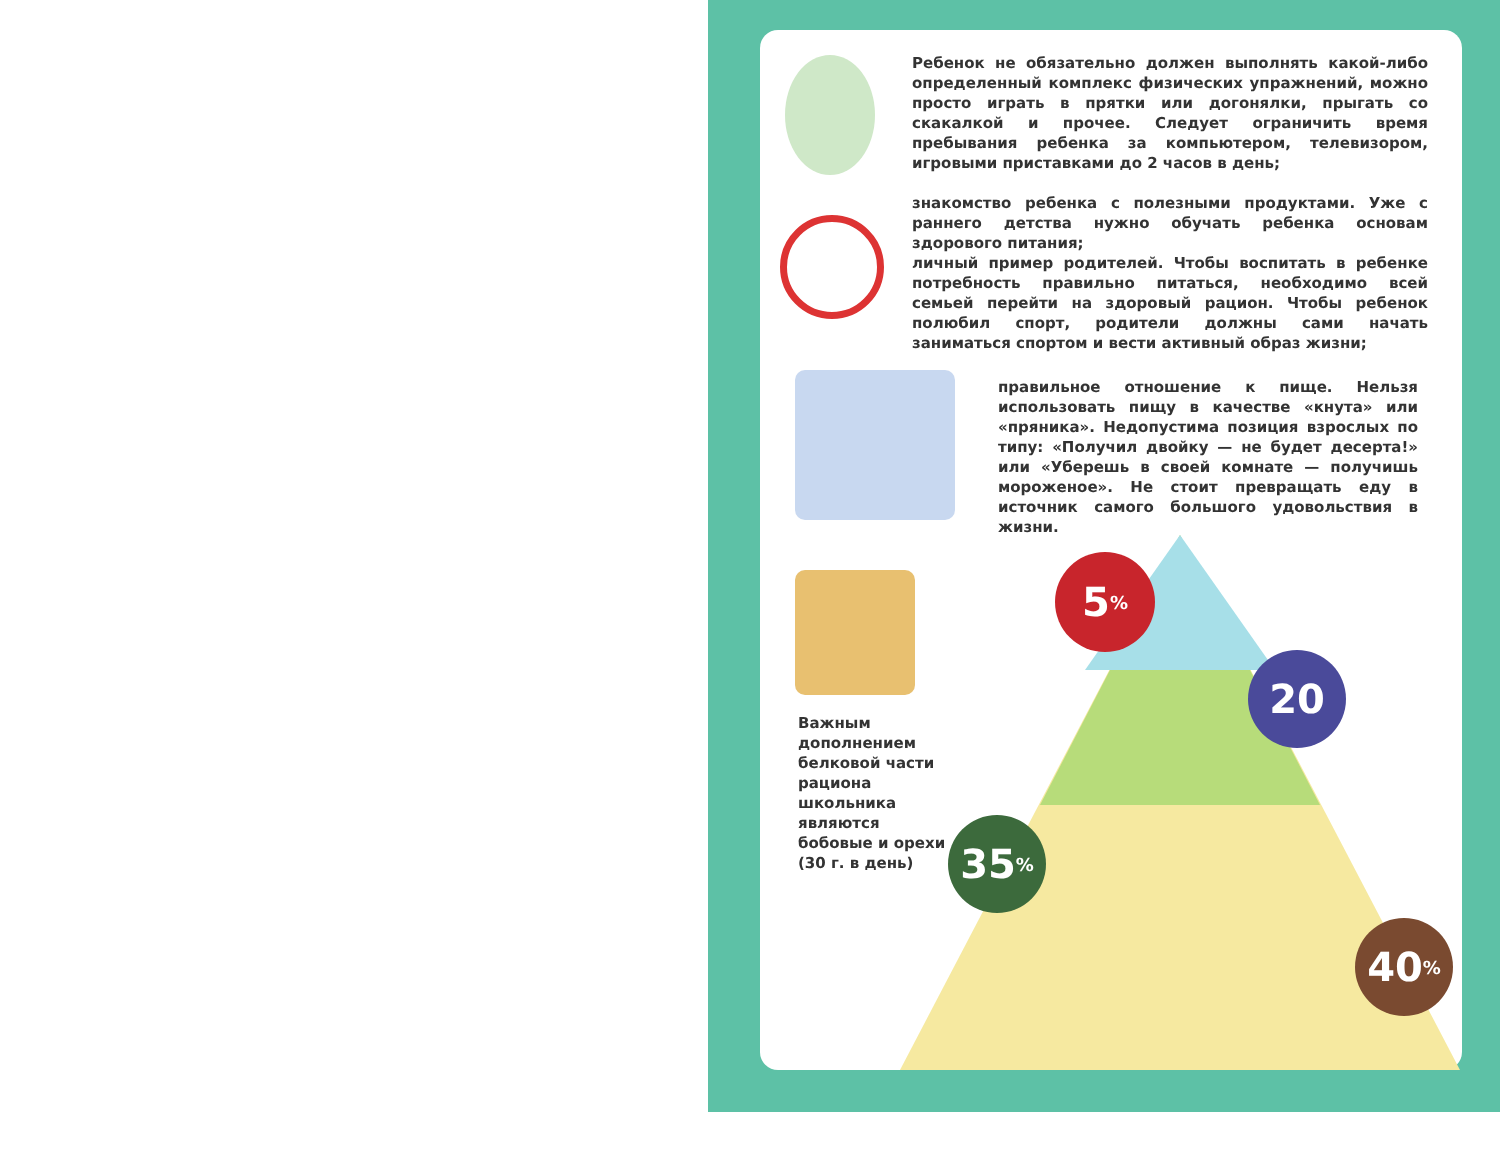Ребенок не обязательно должен выполнять какой-либо определенный комплекс физических упражнений, можно просто играть в прятки или догонялки, прыгать со скакалкой и прочее. Следует ограничить время пребывания ребенка за компьютером, телевизором, игровыми приставками до 2 часов в день;
знакомство ребенка с полезными продуктами. Уже с раннего детства нужно обучать ребенка основам здорового питания;
личный пример родителей. Чтобы воспитать в ребенке потребность правильно питаться, необходимо всей семьей перейти на здоровый рацион. Чтобы ребенок полюбил спорт, родители должны сами начать заниматься спортом и вести активный образ жизни;
правильное отношение к пище. Нельзя использовать пищу в качестве «кнута» или «пряника». Недопустима позиция взрослых по типу: «Получил двойку — не будет десерта!» или «Уберешь в своей комнате — получишь мороженое». Не стоит превращать еду в источник самого большого удовольствия в жизни.
Важным дополнением белковой части рациона школьника являются бобовые и орехи (30 г. в день)
5<sup>%</sup>
20
35<sup>%</sup>
40<sup>%</sup>